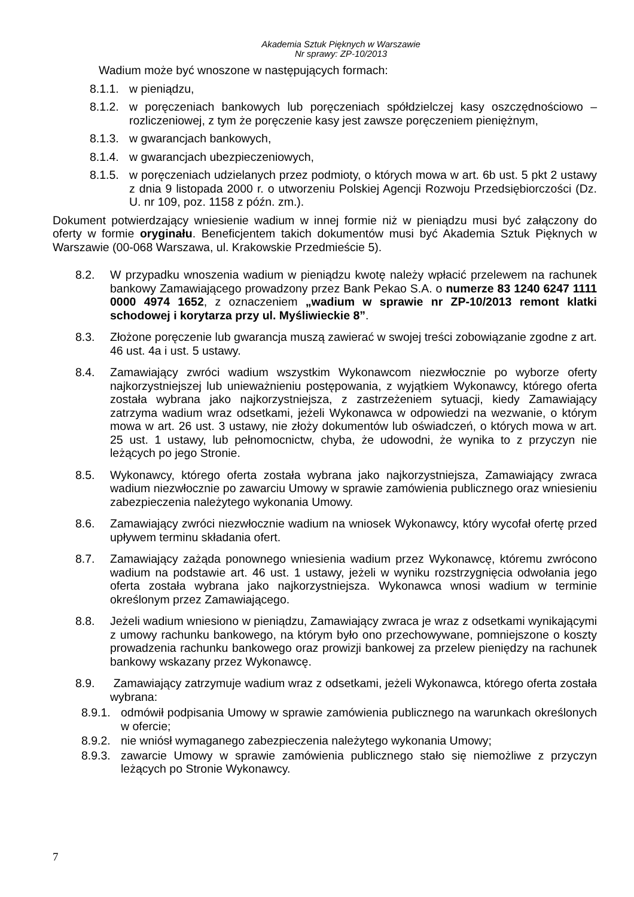Akademia Sztuk Pięknych w Warszawie
Nr sprawy: ZP-10/2013
Wadium może być wnoszone w następujących formach:
8.1.1. w pieniądzu,
8.1.2. w poręczeniach bankowych lub poręczeniach spółdzielczej kasy oszczędnościowo – rozliczeniowej, z tym że poręczenie kasy jest zawsze poręczeniem pieniężnym,
8.1.3. w gwarancjach bankowych,
8.1.4. w gwarancjach ubezpieczeniowych,
8.1.5. w poręczeniach udzielanych przez podmioty, o których mowa w art. 6b ust. 5 pkt 2 ustawy z dnia 9 listopada 2000 r. o utworzeniu Polskiej Agencji Rozwoju Przedsiębiorczości (Dz. U. nr 109, poz. 1158 z późn. zm.).
Dokument potwierdzający wniesienie wadium w innej formie niż w pieniądzu musi być załączony do oferty w formie oryginału. Beneficjentem takich dokumentów musi być Akademia Sztuk Pięknych w Warszawie (00-068 Warszawa, ul. Krakowskie Przedmieście 5).
8.2. W przypadku wnoszenia wadium w pieniądzu kwotę należy wpłacić przelewem na rachunek bankowy Zamawiającego prowadzony przez Bank Pekao S.A. o numerze 83 1240 6247 1111 0000 4974 1652, z oznaczeniem „wadium w sprawie nr ZP-10/2013 remont klatki schodowej i korytarza przy ul. Myśliwieckie 8”.
8.3. Złożone poręczenie lub gwarancja muszą zawierać w swojej treści zobowiązanie zgodne z art. 46 ust. 4a i ust. 5 ustawy.
8.4. Zamawiający zwróci wadium wszystkim Wykonawcom niezwłocznie po wyborze oferty najkorzystniejszej lub unieważnieniu postępowania, z wyjątkiem Wykonawcy, którego oferta została wybrana jako najkorzystniejsza, z zastrzeżeniem sytuacji, kiedy Zamawiający zatrzyma wadium wraz odsetkami, jeżeli Wykonawca w odpowiedzi na wezwanie, o którym mowa w art. 26 ust. 3 ustawy, nie złoży dokumentów lub oświadczeń, o których mowa w art. 25 ust. 1 ustawy, lub pełnomocnictw, chyba, że udowodni, że wynika to z przyczyn nie leżących po jego Stronie.
8.5. Wykonawcy, którego oferta została wybrana jako najkorzystniejsza, Zamawiający zwraca wadium niezwłocznie po zawarciu Umowy w sprawie zamówienia publicznego oraz wniesieniu zabezpieczenia należytego wykonania Umowy.
8.6. Zamawiający zwróci niezwłocznie wadium na wniosek Wykonawcy, który wycofał ofertę przed upływem terminu składania ofert.
8.7. Zamawiający zażąda ponownego wniesienia wadium przez Wykonawcę, któremu zwrócono wadium na podstawie art. 46 ust. 1 ustawy, jeżeli w wyniku rozstrzygnięcia odwołania jego oferta została wybrana jako najkorzystniejsza. Wykonawca wnosi wadium w terminie określonym przez Zamawiającego.
8.8. Jeżeli wadium wniesiono w pieniądzu, Zamawiający zwraca je wraz z odsetkami wynikającymi z umowy rachunku bankowego, na którym było ono przechowywane, pomniejszone o koszty prowadzenia rachunku bankowego oraz prowizji bankowej za przelew pieniędzy na rachunek bankowy wskazany przez Wykonawcę.
8.9. Zamawiający zatrzymuje wadium wraz z odsetkami, jeżeli Wykonawca, którego oferta została wybrana:
8.9.1. odmówił podpisania Umowy w sprawie zamówienia publicznego na warunkach określonych w ofercie;
8.9.2. nie wniósł wymaganego zabezpieczenia należytego wykonania Umowy;
8.9.3. zawarcie Umowy w sprawie zamówienia publicznego stało się niemożliwe z przyczyn leżących po Stronie Wykonawcy.
7